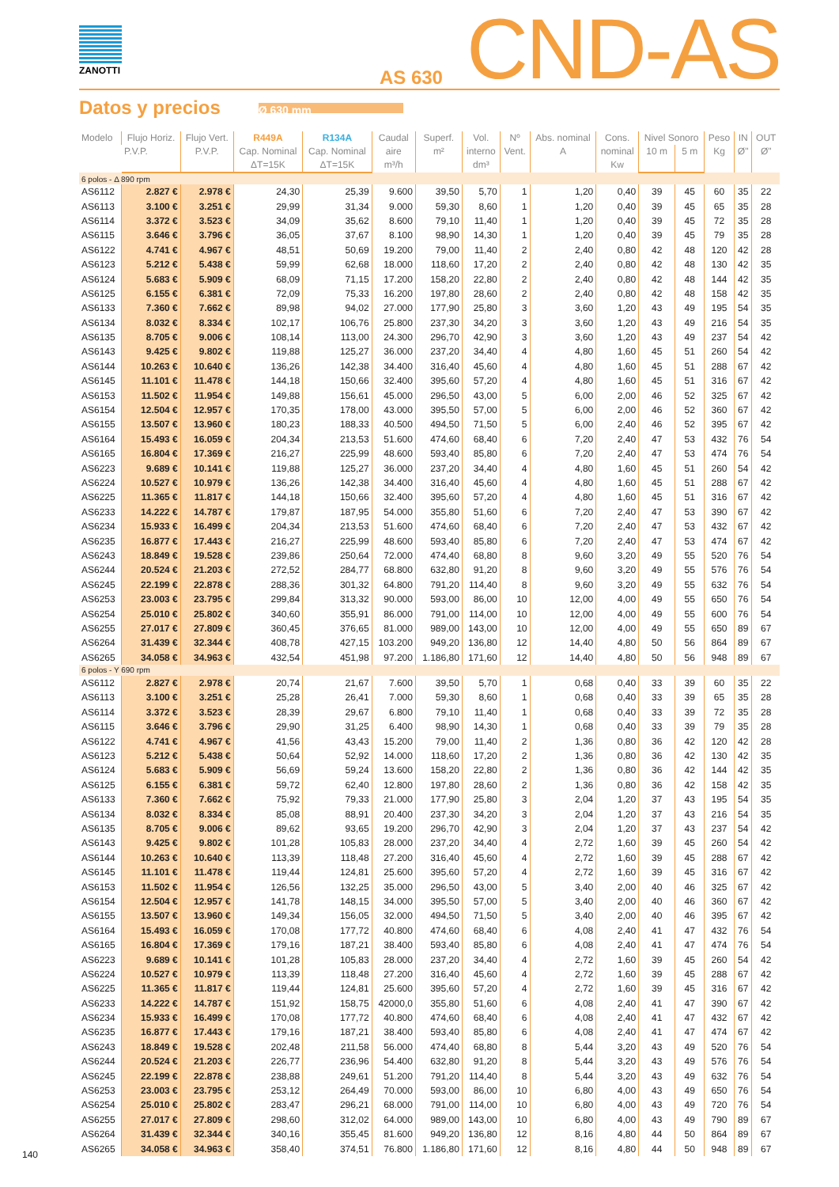ZANOTTI
AS 630
CND-AS
Datos y precios
Ø 630 mm
| Modelo | Flujo Horiz. | Flujo Vert. | R449A | R134A | Caudal aire m³/h | Superf. m² | Vol. interno dm³ | Nº Vent. | Abs. nominal A | Cons. nominal Kw | Nivel Sonoro | | Peso Kg | IN Ø" | OUT Ø" |
| --- | --- | --- | --- | --- | --- | --- | --- | --- | --- | --- | --- | --- | --- | --- | --- |
| | P.V.P. | P.V.P. | Cap. Nominal ΔT=15K | Cap. Nominal ΔT=15K | | | | | | | 10 m | 5 m | | | |
| 6 polos - Δ 890 rpm | | | | | | | | | | | | | | | |
| AS6112 | 2.827 € | 2.978 € | 24,30 | 25,39 | 9.600 | 39,50 | 5,70 | 1 | 1,20 | 0,40 | 39 | 45 | 60 | 35 | 22 |
| AS6113 | 3.100 € | 3.251 € | 29,99 | 31,34 | 9.000 | 59,30 | 8,60 | 1 | 1,20 | 0,40 | 39 | 45 | 65 | 35 | 28 |
| AS6114 | 3.372 € | 3.523 € | 34,09 | 35,62 | 8.600 | 79,10 | 11,40 | 1 | 1,20 | 0,40 | 39 | 45 | 72 | 35 | 28 |
| AS6115 | 3.646 € | 3.796 € | 36,05 | 37,67 | 8.100 | 98,90 | 14,30 | 1 | 1,20 | 0,40 | 39 | 45 | 79 | 35 | 28 |
| AS6122 | 4.741 € | 4.967 € | 48,51 | 50,69 | 19.200 | 79,00 | 11,40 | 2 | 2,40 | 0,80 | 42 | 48 | 120 | 42 | 28 |
| AS6123 | 5.212 € | 5.438 € | 59,99 | 62,68 | 18.000 | 118,60 | 17,20 | 2 | 2,40 | 0,80 | 42 | 48 | 130 | 42 | 35 |
| AS6124 | 5.683 € | 5.909 € | 68,09 | 71,15 | 17.200 | 158,20 | 22,80 | 2 | 2,40 | 0,80 | 42 | 48 | 144 | 42 | 35 |
| AS6125 | 6.155 € | 6.381 € | 72,09 | 75,33 | 16.200 | 197,80 | 28,60 | 2 | 2,40 | 0,80 | 42 | 48 | 158 | 42 | 35 |
| AS6133 | 7.360 € | 7.662 € | 89,98 | 94,02 | 27.000 | 177,90 | 25,80 | 3 | 3,60 | 1,20 | 43 | 49 | 195 | 54 | 35 |
| AS6134 | 8.032 € | 8.334 € | 102,17 | 106,76 | 25.800 | 237,30 | 34,20 | 3 | 3,60 | 1,20 | 43 | 49 | 216 | 54 | 35 |
| AS6135 | 8.705 € | 9.006 € | 108,14 | 113,00 | 24.300 | 296,70 | 42,90 | 3 | 3,60 | 1,20 | 43 | 49 | 237 | 54 | 42 |
| AS6143 | 9.425 € | 9.802 € | 119,88 | 125,27 | 36.000 | 237,20 | 34,40 | 4 | 4,80 | 1,60 | 45 | 51 | 260 | 54 | 42 |
| AS6144 | 10.263 € | 10.640 € | 136,26 | 142,38 | 34.400 | 316,40 | 45,60 | 4 | 4,80 | 1,60 | 45 | 51 | 288 | 67 | 42 |
| AS6145 | 11.101 € | 11.478 € | 144,18 | 150,66 | 32.400 | 395,60 | 57,20 | 4 | 4,80 | 1,60 | 45 | 51 | 316 | 67 | 42 |
| AS6153 | 11.502 € | 11.954 € | 149,88 | 156,61 | 45.000 | 296,50 | 43,00 | 5 | 6,00 | 2,00 | 46 | 52 | 325 | 67 | 42 |
| AS6154 | 12.504 € | 12.957 € | 170,35 | 178,00 | 43.000 | 395,50 | 57,00 | 5 | 6,00 | 2,00 | 46 | 52 | 360 | 67 | 42 |
| AS6155 | 13.507 € | 13.960 € | 180,23 | 188,33 | 40.500 | 494,50 | 71,50 | 5 | 6,00 | 2,40 | 46 | 52 | 395 | 67 | 42 |
| AS6164 | 15.493 € | 16.059 € | 204,34 | 213,53 | 51.600 | 474,60 | 68,40 | 6 | 7,20 | 2,40 | 47 | 53 | 432 | 76 | 54 |
| AS6165 | 16.804 € | 17.369 € | 216,27 | 225,99 | 48.600 | 593,40 | 85,80 | 6 | 7,20 | 2,40 | 47 | 53 | 474 | 76 | 54 |
| AS6223 | 9.689 € | 10.141 € | 119,88 | 125,27 | 36.000 | 237,20 | 34,40 | 4 | 4,80 | 1,60 | 45 | 51 | 260 | 54 | 42 |
| AS6224 | 10.527 € | 10.979 € | 136,26 | 142,38 | 34.400 | 316,40 | 45,60 | 4 | 4,80 | 1,60 | 45 | 51 | 288 | 67 | 42 |
| AS6225 | 11.365 € | 11.817 € | 144,18 | 150,66 | 32.400 | 395,60 | 57,20 | 4 | 4,80 | 1,60 | 45 | 51 | 316 | 67 | 42 |
| AS6233 | 14.222 € | 14.787 € | 179,87 | 187,95 | 54.000 | 355,80 | 51,60 | 6 | 7,20 | 2,40 | 47 | 53 | 390 | 67 | 42 |
| AS6234 | 15.933 € | 16.499 € | 204,34 | 213,53 | 51.600 | 474,60 | 68,40 | 6 | 7,20 | 2,40 | 47 | 53 | 432 | 67 | 42 |
| AS6235 | 16.877 € | 17.443 € | 216,27 | 225,99 | 48.600 | 593,40 | 85,80 | 6 | 7,20 | 2,40 | 47 | 53 | 474 | 67 | 42 |
| AS6243 | 18.849 € | 19.528 € | 239,86 | 250,64 | 72.000 | 474,40 | 68,80 | 8 | 9,60 | 3,20 | 49 | 55 | 520 | 76 | 54 |
| AS6244 | 20.524 € | 21.203 € | 272,52 | 284,77 | 68.800 | 632,80 | 91,20 | 8 | 9,60 | 3,20 | 49 | 55 | 576 | 76 | 54 |
| AS6245 | 22.199 € | 22.878 € | 288,36 | 301,32 | 64.800 | 791,20 | 114,40 | 8 | 9,60 | 3,20 | 49 | 55 | 632 | 76 | 54 |
| AS6253 | 23.003 € | 23.795 € | 299,84 | 313,32 | 90.000 | 593,00 | 86,00 | 10 | 12,00 | 4,00 | 49 | 55 | 650 | 76 | 54 |
| AS6254 | 25.010 € | 25.802 € | 340,60 | 355,91 | 86.000 | 791,00 | 114,00 | 10 | 12,00 | 4,00 | 49 | 55 | 600 | 76 | 54 |
| AS6255 | 27.017 € | 27.809 € | 360,45 | 376,65 | 81.000 | 989,00 | 143,00 | 10 | 12,00 | 4,00 | 49 | 55 | 650 | 89 | 67 |
| AS6264 | 31.439 € | 32.344 € | 408,78 | 427,15 | 103.200 | 949,20 | 136,80 | 12 | 14,40 | 4,80 | 50 | 56 | 864 | 89 | 67 |
| AS6265 | 34.058 € | 34.963 € | 432,54 | 451,98 | 97.200 | 1.186,80 | 171,60 | 12 | 14,40 | 4,80 | 50 | 56 | 948 | 89 | 67 |
| 6 polos - Y 690 rpm | | | | | | | | | | | | | | | |
| AS6112 | 2.827 € | 2.978 € | 20,74 | 21,67 | 7.600 | 39,50 | 5,70 | 1 | 0,68 | 0,40 | 33 | 39 | 60 | 35 | 22 |
| AS6113 | 3.100 € | 3.251 € | 25,28 | 26,41 | 7.000 | 59,30 | 8,60 | 1 | 0,68 | 0,40 | 33 | 39 | 65 | 35 | 28 |
| AS6114 | 3.372 € | 3.523 € | 28,39 | 29,67 | 6.800 | 79,10 | 11,40 | 1 | 0,68 | 0,40 | 33 | 39 | 72 | 35 | 28 |
| AS6115 | 3.646 € | 3.796 € | 29,90 | 31,25 | 6.400 | 98,90 | 14,30 | 1 | 0,68 | 0,40 | 33 | 39 | 79 | 35 | 28 |
| AS6122 | 4.741 € | 4.967 € | 41,56 | 43,43 | 15.200 | 79,00 | 11,40 | 2 | 1,36 | 0,80 | 36 | 42 | 120 | 42 | 28 |
| AS6123 | 5.212 € | 5.438 € | 50,64 | 52,92 | 14.000 | 118,60 | 17,20 | 2 | 1,36 | 0,80 | 36 | 42 | 130 | 42 | 35 |
| AS6124 | 5.683 € | 5.909 € | 56,69 | 59,24 | 13.600 | 158,20 | 22,80 | 2 | 1,36 | 0,80 | 36 | 42 | 144 | 42 | 35 |
| AS6125 | 6.155 € | 6.381 € | 59,72 | 62,40 | 12.800 | 197,80 | 28,60 | 2 | 1,36 | 0,80 | 36 | 42 | 158 | 42 | 35 |
| AS6133 | 7.360 € | 7.662 € | 75,92 | 79,33 | 21.000 | 177,90 | 25,80 | 3 | 2,04 | 1,20 | 37 | 43 | 195 | 54 | 35 |
| AS6134 | 8.032 € | 8.334 € | 85,08 | 88,91 | 20.400 | 237,30 | 34,20 | 3 | 2,04 | 1,20 | 37 | 43 | 216 | 54 | 35 |
| AS6135 | 8.705 € | 9.006 € | 89,62 | 93,65 | 19.200 | 296,70 | 42,90 | 3 | 2,04 | 1,20 | 37 | 43 | 237 | 54 | 42 |
| AS6143 | 9.425 € | 9.802 € | 101,28 | 105,83 | 28.000 | 237,20 | 34,40 | 4 | 2,72 | 1,60 | 39 | 45 | 260 | 54 | 42 |
| AS6144 | 10.263 € | 10.640 € | 113,39 | 118,48 | 27.200 | 316,40 | 45,60 | 4 | 2,72 | 1,60 | 39 | 45 | 288 | 67 | 42 |
| AS6145 | 11.101 € | 11.478 € | 119,44 | 124,81 | 25.600 | 395,60 | 57,20 | 4 | 2,72 | 1,60 | 39 | 45 | 316 | 67 | 42 |
| AS6153 | 11.502 € | 11.954 € | 126,56 | 132,25 | 35.000 | 296,50 | 43,00 | 5 | 3,40 | 2,00 | 40 | 46 | 325 | 67 | 42 |
| AS6154 | 12.504 € | 12.957 € | 141,78 | 148,15 | 34.000 | 395,50 | 57,00 | 5 | 3,40 | 2,00 | 40 | 46 | 360 | 67 | 42 |
| AS6155 | 13.507 € | 13.960 € | 149,34 | 156,05 | 32.000 | 494,50 | 71,50 | 5 | 3,40 | 2,00 | 40 | 46 | 395 | 67 | 42 |
| AS6164 | 15.493 € | 16.059 € | 170,08 | 177,72 | 40.800 | 474,60 | 68,40 | 6 | 4,08 | 2,40 | 41 | 47 | 432 | 76 | 54 |
| AS6165 | 16.804 € | 17.369 € | 179,16 | 187,21 | 38.400 | 593,40 | 85,80 | 6 | 4,08 | 2,40 | 41 | 47 | 474 | 76 | 54 |
| AS6223 | 9.689 € | 10.141 € | 101,28 | 105,83 | 28.000 | 237,20 | 34,40 | 4 | 2,72 | 1,60 | 39 | 45 | 260 | 54 | 42 |
| AS6224 | 10.527 € | 10.979 € | 113,39 | 118,48 | 27.200 | 316,40 | 45,60 | 4 | 2,72 | 1,60 | 39 | 45 | 288 | 67 | 42 |
| AS6225 | 11.365 € | 11.817 € | 119,44 | 124,81 | 25.600 | 395,60 | 57,20 | 4 | 2,72 | 1,60 | 39 | 45 | 316 | 67 | 42 |
| AS6233 | 14.222 € | 14.787 € | 151,92 | 158,75 | 42000,0 | 355,80 | 51,60 | 6 | 4,08 | 2,40 | 41 | 47 | 390 | 67 | 42 |
| AS6234 | 15.933 € | 16.499 € | 170,08 | 177,72 | 40.800 | 474,60 | 68,40 | 6 | 4,08 | 2,40 | 41 | 47 | 432 | 67 | 42 |
| AS6235 | 16.877 € | 17.443 € | 179,16 | 187,21 | 38.400 | 593,40 | 85,80 | 6 | 4,08 | 2,40 | 41 | 47 | 474 | 67 | 42 |
| AS6243 | 18.849 € | 19.528 € | 202,48 | 211,58 | 56.000 | 474,40 | 68,80 | 8 | 5,44 | 3,20 | 43 | 49 | 520 | 76 | 54 |
| AS6244 | 20.524 € | 21.203 € | 226,77 | 236,96 | 54.400 | 632,80 | 91,20 | 8 | 5,44 | 3,20 | 43 | 49 | 576 | 76 | 54 |
| AS6245 | 22.199 € | 22.878 € | 238,88 | 249,61 | 51.200 | 791,20 | 114,40 | 8 | 5,44 | 3,20 | 43 | 49 | 632 | 76 | 54 |
| AS6253 | 23.003 € | 23.795 € | 253,12 | 264,49 | 70.000 | 593,00 | 86,00 | 10 | 6,80 | 4,00 | 43 | 49 | 650 | 76 | 54 |
| AS6254 | 25.010 € | 25.802 € | 283,47 | 296,21 | 68.000 | 791,00 | 114,00 | 10 | 6,80 | 4,00 | 43 | 49 | 720 | 76 | 54 |
| AS6255 | 27.017 € | 27.809 € | 298,60 | 312,02 | 64.000 | 989,00 | 143,00 | 10 | 6,80 | 4,00 | 43 | 49 | 790 | 89 | 67 |
| AS6264 | 31.439 € | 32.344 € | 340,16 | 355,45 | 81.600 | 949,20 | 136,80 | 12 | 8,16 | 4,80 | 44 | 50 | 864 | 89 | 67 |
| AS6265 | 34.058 € | 34.963 € | 358,40 | 374,51 | 76.800 | 1.186,80 | 171,60 | 12 | 8,16 | 4,80 | 44 | 50 | 948 | 89 | 67 |
140